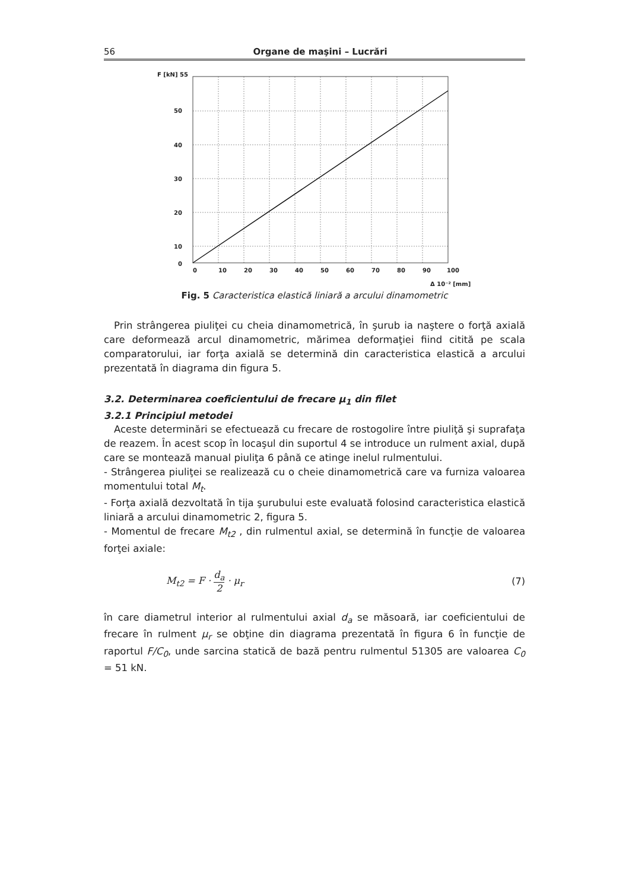56 Organe de maşini – Lucrări
F [kN] 55
50
40
30
20
10
0
0
10
20
30
40
50
60
70
80
90
100
Δ 10⁻² [mm]
Fig. 5 Caracteristica elastică liniară a arcului dinamometric
Prin strângerea piuliţei cu cheia dinamometrică, în şurub ia naştere o forţă axială care deformează arcul dinamometric, mărimea deformaţiei fiind citită pe scala comparatorului, iar forţa axială se determină din caracteristica elastică a arcului prezentată în diagrama din figura 5.
3.2. Determinarea coeficientului de frecare μ<sub>1</sub> din filet
3.2.1 Principiul metodei
Aceste determinări se efectuează cu frecare de rostogolire între piuliţă şi suprafaţa de reazem. În acest scop în locaşul din suportul 4 se introduce un rulment axial, după care se montează manual piuliţa 6 până ce atinge inelul rulmentului.
- Strângerea piuliţei se realizează cu o cheie dinamometrică care va furniza valoarea momentului total M<sub>t</sub>.
- Forţa axială dezvoltată în tija şurubului este evaluată folosind caracteristica elastică liniară a arcului dinamometric 2, figura 5.
- Momentul de frecare M<sub>t2</sub> , din rulmentul axial, se determină în funcţie de valoarea forţei axiale:
M<sub>t2</sub> = F · d<sub>a</sub> 2 · μ<sub>r</sub> (7)
în care diametrul interior al rulmentului axial d<sub>a</sub> se măsoară, iar coeficientului de frecare în rulment μ<sub>r</sub> se obţine din diagrama prezentată în figura 6 în funcţie de raportul F/C<sub>0</sub>, unde sarcina statică de bază pentru rulmentul 51305 are valoarea C<sub>0</sub> = 51 kN.